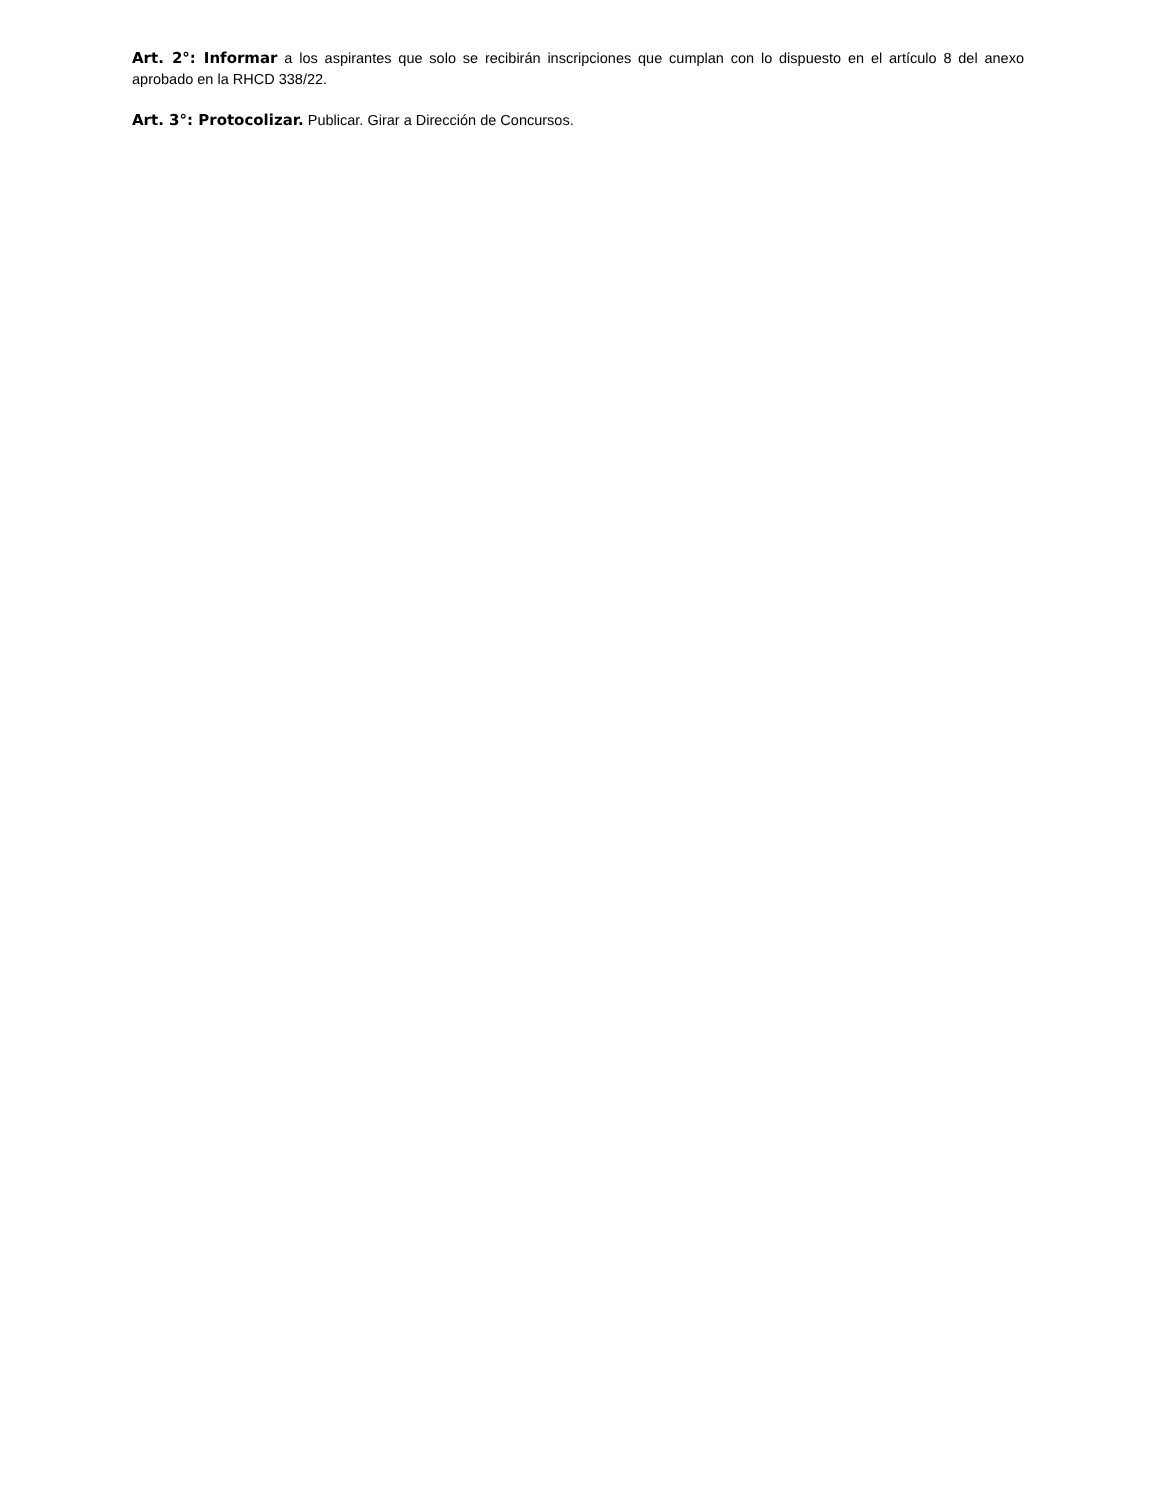Art. 2°: Informar a los aspirantes que solo se recibirán inscripciones que cumplan con lo dispuesto en el artículo 8 del anexo aprobado en la RHCD 338/22.
Art. 3°: Protocolizar. Publicar. Girar a Dirección de Concursos.